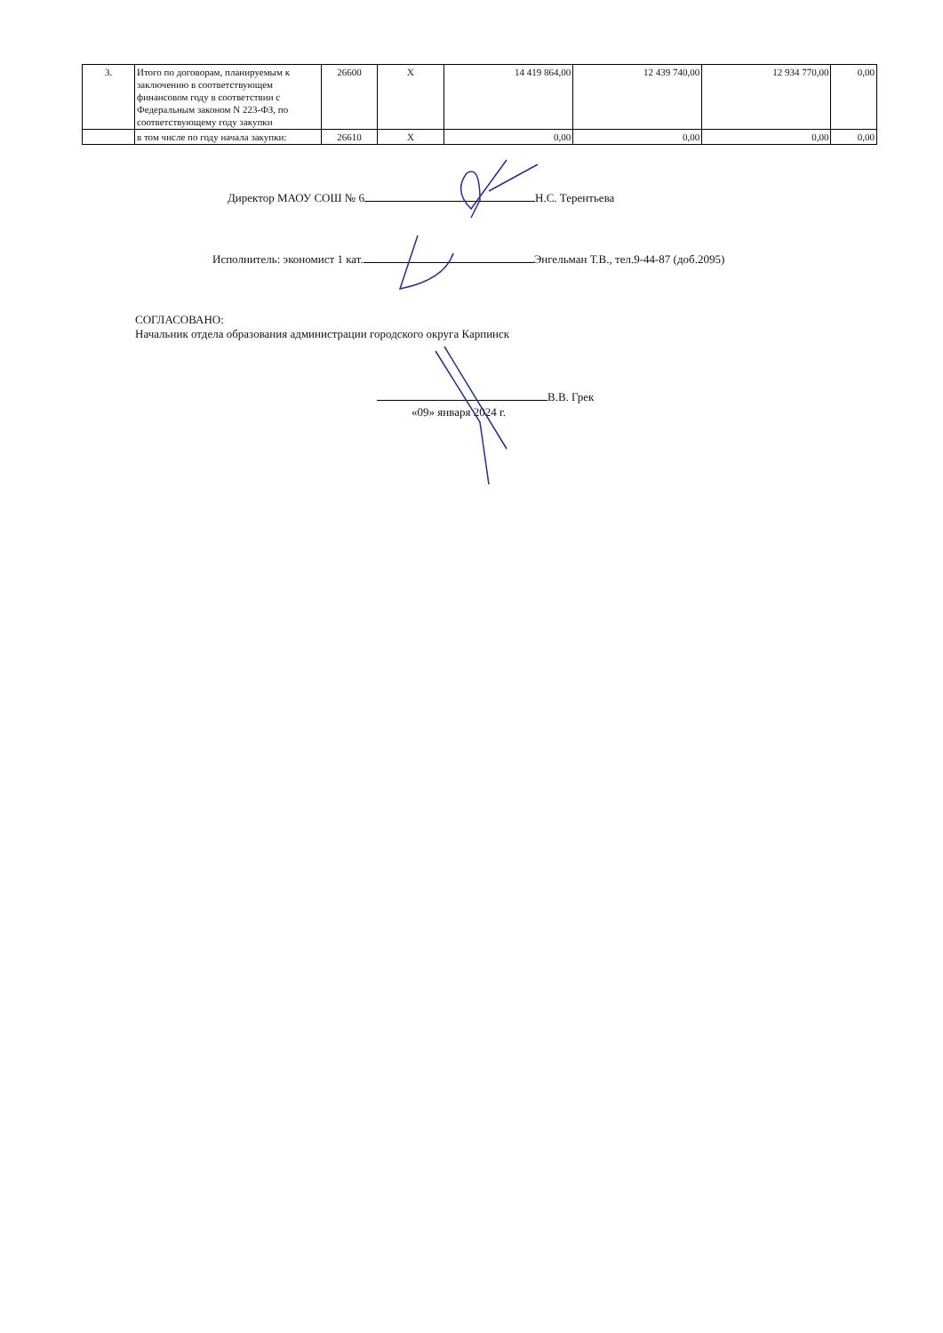| 3. | Итого по договорам, планируемым к заключению в соответствующем финансовом году в соответствии с Федеральным законом N 223-ФЗ, по соответствующему году закупки | 26600 | X | 14 419 864,00 | 12 439 740,00 | 12 934 770,00 | 0,00 |
| | в том числе по году начала закупки: | 26610 | X | 0,00 | 0,00 | 0,00 | 0,00 |
Директор МАОУ СОШ № 6 Н.С. Терентьева
Исполнитель: экономист 1 кат. Энгельман Т.В., тел.9-44-87 (доб.2095)
СОГЛАСОВАНО:
Начальник отдела образования администрации городского округа Карпинск
В.В. Грек
«09» января 2024 г.